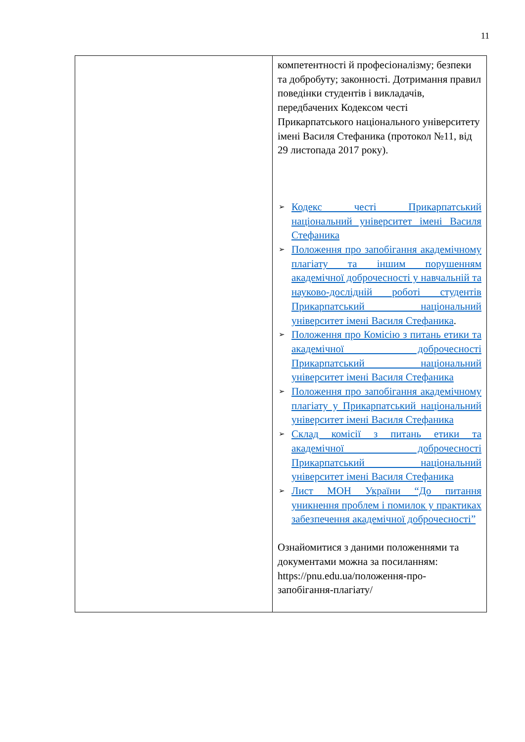11
| | компетентності й професіоналізму; безпеки та добробуту; законності. Дотримання правил поведінки студентів і викладачів, передбачених Кодексом честі Прикарпатського національного університету імені Василя Стефаника (протокол №11, від 29 листопада 2017 року). ➢ Кодекс честі Прикарпатський національний університет імені Василя Стефаника ➢ Положення про запобігання академічному плагіату та іншим порушенням академічної доброчесності у навчальній та науково-дослідній роботі студентів Прикарпатський національний університет імені Василя Стефаника . ➢ Положення про Комісію з питань етики та академічної доброчесності Прикарпатський національний університет імені Василя Стефаника ➢ Положення про запобігання академічному плагіату у Прикарпатський національний університет імені Василя Стефаника ➢ Склад комісії з питань етики та академічної доброчесності Прикарпатський національний університет імені Василя Стефаника ➢ Лист МОН України “До питання уникнення проблем і помилок у практиках забезпечення академічної доброчесності” Ознайомитися з даними положеннями та документами можна за посиланням: https://pnu.edu.ua/положення-про-запобігання-плагіату/ |